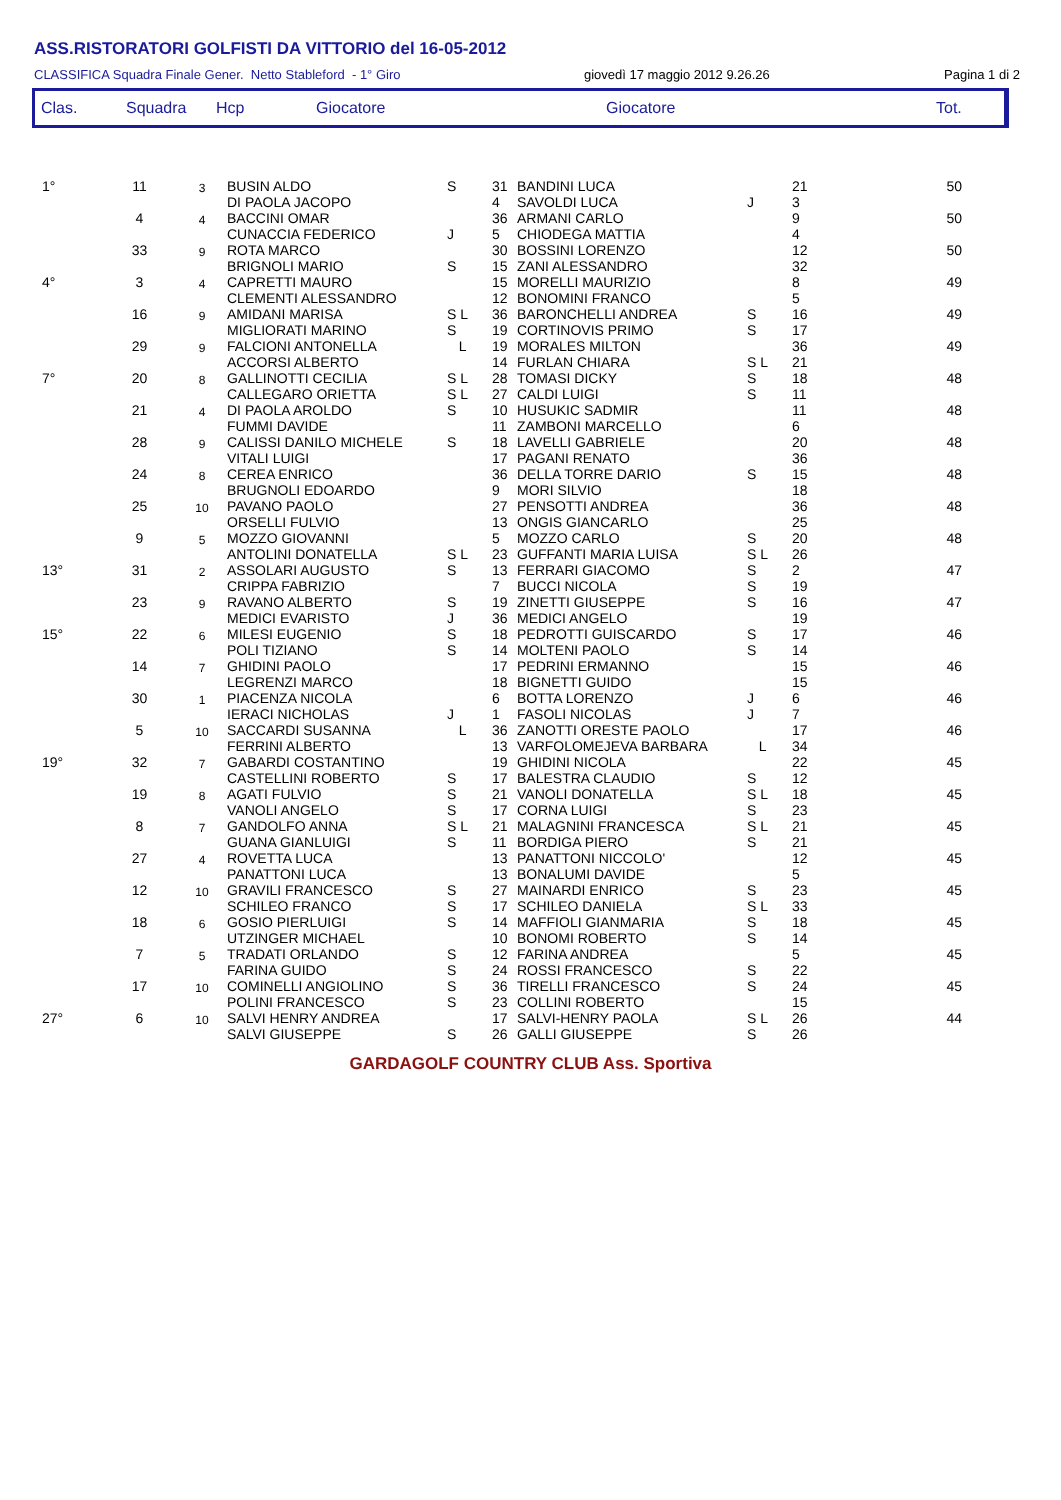ASS.RISTORATORI GOLFISTI DA VITTORIO del 16-05-2012
CLASSIFICA Squadra Finale Gener. Netto Stableford - 1° Giro giovedì 17 maggio 2012 9.26.26 Pagina 1 di 2
Clas. Squadra Hcp Giocatore Giocatore Tot.
| 1° | 11 | 3 | BUSIN ALDO DI PAOLA JACOPO | S | 31 4 | BANDINI LUCA SAVOLDI LUCA | J | 21 3 | 50 |
| | 4 | 4 | BACCINI OMAR CUNACCIA FEDERICO | J | 36 5 | ARMANI CARLO CHIODEGA MATTIA | | 9 4 | 50 |
| | 33 | 9 | ROTA MARCO BRIGNOLI MARIO | S | 30 15 | BOSSINI LORENZO ZANI ALESSANDRO | | 12 32 | 50 |
| 4° | 3 | 4 | CAPRETTI MAURO CLEMENTI ALESSANDRO | | 15 12 | MORELLI MAURIZIO BONOMINI FRANCO | | 8 5 | 49 |
| | 16 | 9 | AMIDANI MARISA MIGLIORATI MARINO | S L S | 36 19 | BARONCHELLI ANDREA CORTINOVIS PRIMO | S S | 16 17 | 49 |
| | 29 | 9 | FALCIONI ANTONELLA ACCORSI ALBERTO | L | 19 14 | MORALES MILTON FURLAN CHIARA | S L | 36 21 | 49 |
| 7° | 20 | 8 | GALLINOTTI CECILIA CALLEGARO ORIETTA | S L S L | 28 27 | TOMASI DICKY CALDI LUIGI | S S | 18 11 | 48 |
| | 21 | 4 | DI PAOLA AROLDO FUMMI DAVIDE | S | 10 11 | HUSUKIC SADMIR ZAMBONI MARCELLO | | 11 6 | 48 |
| | 28 | 9 | CALISSI DANILO MICHELE VITALI LUIGI | S | 18 17 | LAVELLI GABRIELE PAGANI RENATO | | 20 36 | 48 |
| | 24 | 8 | CEREA ENRICO BRUGNOLI EDOARDO | | 36 9 | DELLA TORRE DARIO MORI SILVIO | S | 15 18 | 48 |
| | 25 | 10 | PAVANO PAOLO ORSELLI FULVIO | | 27 13 | PENSOTTI ANDREA ONGIS GIANCARLO | | 36 25 | 48 |
| | 9 | 5 | MOZZO GIOVANNI ANTOLINI DONATELLA | S L | 5 23 | MOZZO CARLO GUFFANTI MARIA LUISA | S S L | 20 26 | 48 |
| 13° | 31 | 2 | ASSOLARI AUGUSTO CRIPPA FABRIZIO | S | 13 7 | FERRARI GIACOMO BUCCI NICOLA | S S | 2 19 | 47 |
| | 23 | 9 | RAVANO ALBERTO MEDICI EVARISTO | S J | 19 36 | ZINETTI GIUSEPPE MEDICI ANGELO | S | 16 19 | 47 |
| 15° | 22 | 6 | MILESI EUGENIO POLI TIZIANO | S S | 18 14 | PEDROTTI GUISCARDO MOLTENI PAOLO | S S | 17 14 | 46 |
| | 14 | 7 | GHIDINI PAOLO LEGRENZI MARCO | | 17 18 | PEDRINI ERMANNO BIGNETTI GUIDO | | 15 15 | 46 |
| | 30 | 1 | PIACENZA NICOLA IERACI NICHOLAS | J | 6 1 | BOTTA LORENZO FASOLI NICOLAS | J J | 6 7 | 46 |
| | 5 | 10 | SACCARDI SUSANNA FERRINI ALBERTO | L | 36 13 | ZANOTTI ORESTE PAOLO VARFOLOMEJEVA BARBARA | L | 17 34 | 46 |
| 19° | 32 | 7 | GABARDI COSTANTINO CASTELLINI ROBERTO | S | 19 17 | GHIDINI NICOLA BALESTRA CLAUDIO | S | 22 12 | 45 |
| | 19 | 8 | AGATI FULVIO VANOLI ANGELO | S S | 21 17 | VANOLI DONATELLA CORNA LUIGI | S L S | 18 23 | 45 |
| | 8 | 7 | GANDOLFO ANNA GUANA GIANLUIGI | S L S | 21 11 | MALAGNINI FRANCESCA BORDIGA PIERO | S L S | 21 21 | 45 |
| | 27 | 4 | ROVETTA LUCA PANATTONI LUCA | | 13 13 | PANATTONI NICCOLO' BONALUMI DAVIDE | | 12 5 | 45 |
| | 12 | 10 | GRAVILI FRANCESCO SCHILEO FRANCO | S S | 27 17 | MAINARDI ENRICO SCHILEO DANIELA | S S L | 23 33 | 45 |
| | 18 | 6 | GOSIO PIERLUIGI UTZINGER MICHAEL | S | 14 10 | MAFFIOLI GIANMARIA BONOMI ROBERTO | S S | 18 14 | 45 |
| | 7 | 5 | TRADATI ORLANDO FARINA GUIDO | S S | 12 24 | FARINA ANDREA ROSSI FRANCESCO | S | 5 22 | 45 |
| | 17 | 10 | COMINELLI ANGIOLINO POLINI FRANCESCO | S S | 36 23 | TIRELLI FRANCESCO COLLINI ROBERTO | S | 24 15 | 45 |
| 27° | 6 | 10 | SALVI HENRY ANDREA SALVI GIUSEPPE | S | 17 26 | SALVI-HENRY PAOLA GALLI GIUSEPPE | S L S | 26 26 | 44 |
GARDAGOLF COUNTRY CLUB Ass. Sportiva